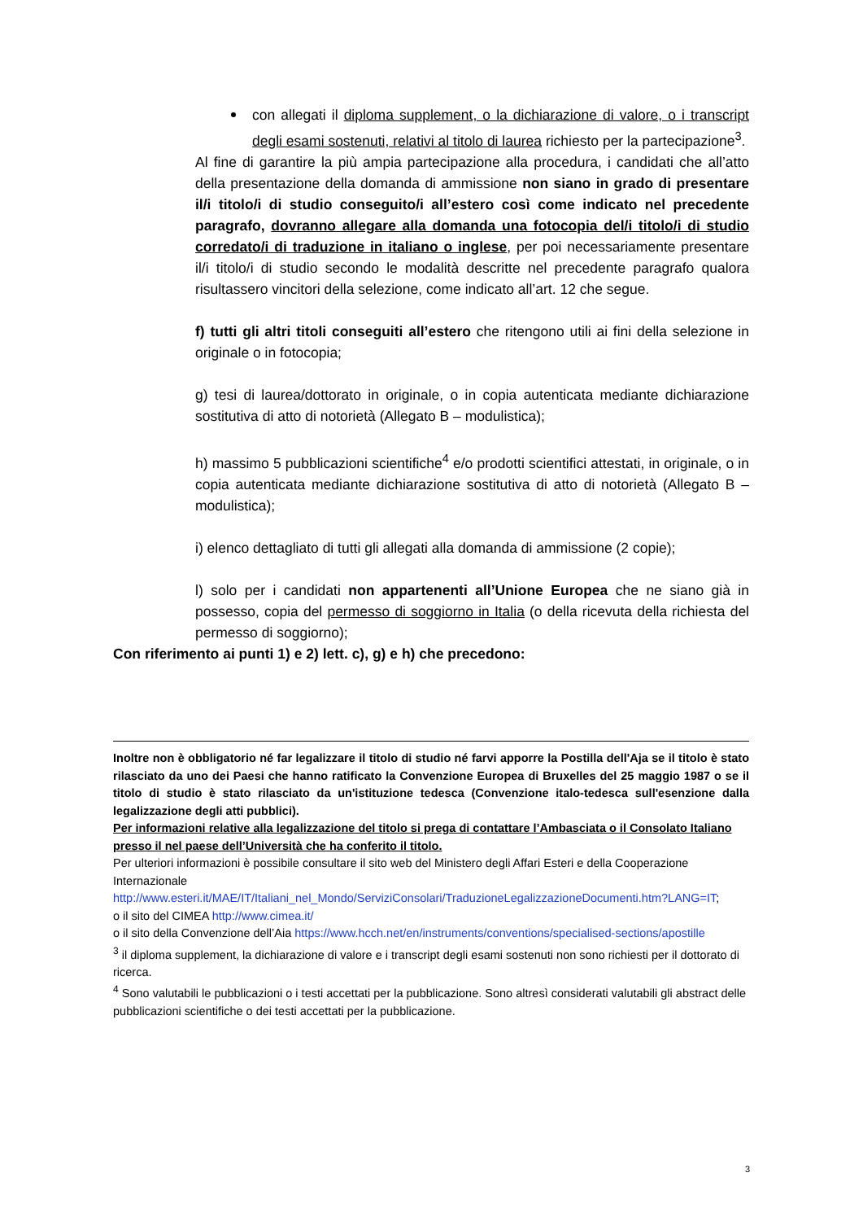con allegati il diploma supplement, o la dichiarazione di valore, o i transcript degli esami sostenuti, relativi al titolo di laurea richiesto per la partecipazione<sup>3</sup>.
Al fine di garantire la più ampia partecipazione alla procedura, i candidati che all’atto della presentazione della domanda di ammissione non siano in grado di presentare il/i titolo/i di studio conseguito/i all’estero così come indicato nel precedente paragrafo, dovranno allegare alla domanda una fotocopia del/i titolo/i di studio corredato/i di traduzione in italiano o inglese, per poi necessariamente presentare il/i titolo/i di studio secondo le modalità descritte nel precedente paragrafo qualora risultassero vincitori della selezione, come indicato all’art. 12 che segue.
f) tutti gli altri titoli conseguiti all’estero che ritengono utili ai fini della selezione in originale o in fotocopia;
g) tesi di laurea/dottorato in originale, o in copia autenticata mediante dichiarazione sostitutiva di atto di notorietà (Allegato B – modulistica);
h) massimo 5 pubblicazioni scientifiche<sup>4</sup> e/o prodotti scientifici attestati, in originale, o in copia autenticata mediante dichiarazione sostitutiva di atto di notorietà (Allegato B – modulistica);
i) elenco dettagliato di tutti gli allegati alla domanda di ammissione (2 copie);
l) solo per i candidati non appartenenti all’Unione Europea che ne siano già in possesso, copia del permesso di soggiorno in Italia (o della ricevuta della richiesta del permesso di soggiorno);
Con riferimento ai punti 1) e 2) lett. c), g) e h) che precedono:
Inoltre non è obbligatorio né far legalizzare il titolo di studio né farvi apporre la Postilla dell'Aja se il titolo è stato rilasciato da uno dei Paesi che hanno ratificato la Convenzione Europea di Bruxelles del 25 maggio 1987 o se il titolo di studio è stato rilasciato da un'istituzione tedesca (Convenzione italo-tedesca sull'esenzione dalla legalizzazione degli atti pubblici).
Per informazioni relative alla legalizzazione del titolo si prega di contattare l’Ambasciata o il Consolato Italiano presso il nel paese dell’Università che ha conferito il titolo.
Per ulteriori informazioni è possibile consultare il sito web del Ministero degli Affari Esteri e della Cooperazione Internazionale
http://www.esteri.it/MAE/IT/Italiani_nel_Mondo/ServiziConsolari/TraduzioneLegalizzazioneDocumenti.htm?LANG=IT;
o il sito del CIMEA http://www.cimea.it/
o il sito della Convenzione dell’Aia https://www.hcch.net/en/instruments/conventions/specialised-sections/apostille
<sup>3</sup> il diploma supplement, la dichiarazione di valore e i transcript degli esami sostenuti non sono richiesti per il dottorato di ricerca.
<sup>4</sup> Sono valutabili le pubblicazioni o i testi accettati per la pubblicazione. Sono altresì considerati valutabili gli abstract delle pubblicazioni scientifiche o dei testi accettati per la pubblicazione.
3